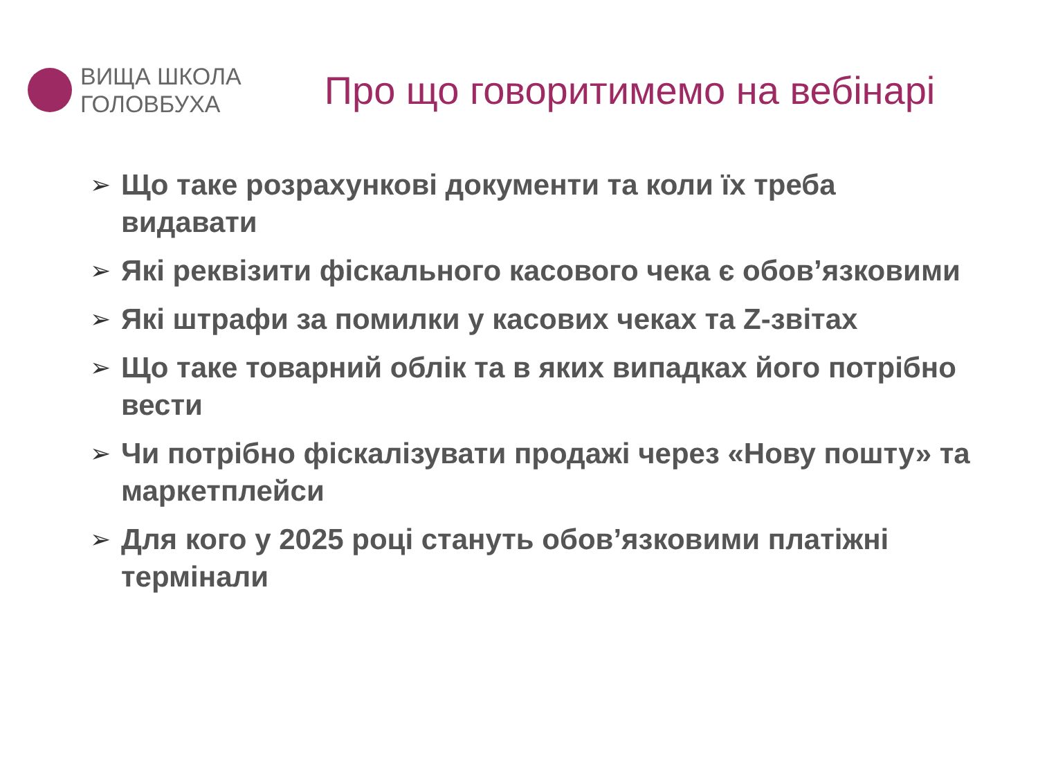ВИЩА ШКОЛА
ГОЛОВБУХА
Про що говоритимемо на вебінарі
➢ Що таке розрахункові документи та коли їх треба видавати
➢ Які реквізити фіскального касового чека є обов’язковими
➢ Які штрафи за помилки у касових чеках та Z-звітах
➢ Що таке товарний облік та в яких випадках його потрібно вести
➢ Чи потрібно фіскалізувати продажі через «Нову пошту» та маркетплейси
➢ Для кого у 2025 році стануть обов’язковими платіжні термінали